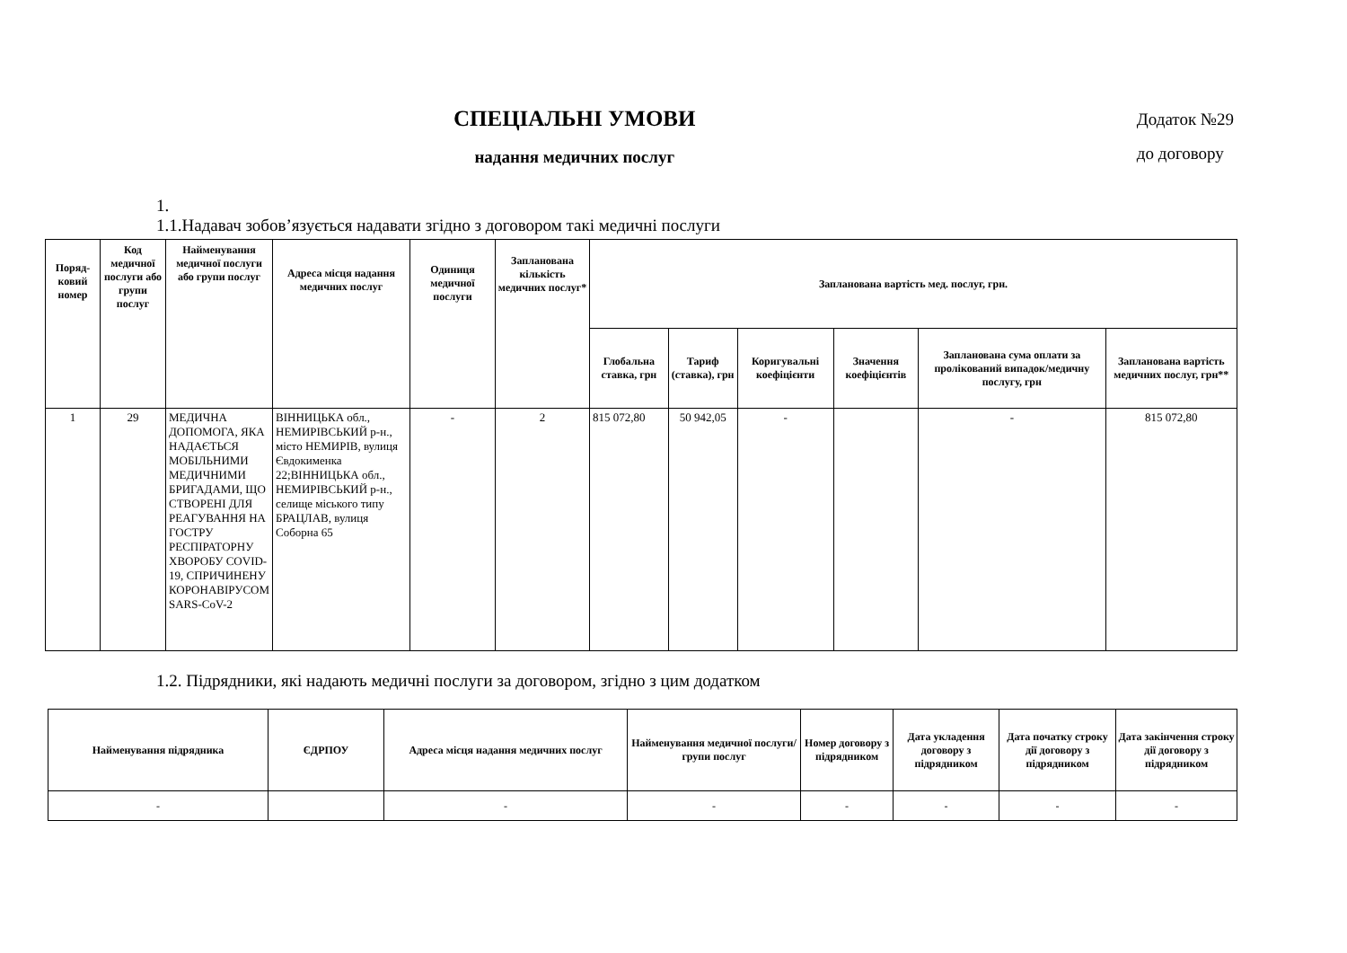СПЕЦІАЛЬНІ УМОВИ
надання медичних послуг
Додаток №29
до договору
1.
1.1.Надавач зобов’язується надавати згідно з договором такі медичні послуги
| Поряд-ковий номер | Код медичної послуги або групи послуг | Найменування медичної послуги або групи послуг | Адреса місця надання медичних послуг | Одиниця медичної послуги | Запланована кількість медичних послуг* | Запланована вартість мед. послуг, грн. | | | | | |
| --- | --- | --- | --- | --- | --- | --- | --- | --- | --- | --- | --- |
| | | | | | | Глобальна ставка, грн | Тариф (ставка), грн | Коригувальні коефіцієнти | Значення коефіцієнтів | Запланована сума оплати за пролікований випадок/медичну послугу, грн | Запланована вартість медичних послуг, грн** |
| 1 | 29 | МЕДИЧНА ДОПОМОГА, ЯКА НАДАЄТЬСЯ МОБІЛЬНИМИ МЕДИЧНИМИ БРИГАДАМИ, ЩО СТВОРЕНІ ДЛЯ РЕАГУВАННЯ НА ГОСТРУ РЕСПІРАТОРНУ ХВОРОБУ COVID-19, СПРИЧИНЕНУ КОРОНАВІРУСОМ SARS-CoV-2 | ВІННИЦЬКА обл., НЕМИРІВСЬКИЙ р-н., місто НЕМИРІВ, вулиця Євдокименка 22;ВІННИЦЬКА обл., НЕМИРІВСЬКИЙ р-н., селище міського типу БРАЦЛАВ, вулиця Соборна 65 | - | 2 | 815 072,80 | 50 942,05 | - | | - | 815 072,80 |
1.2. Підрядники, які надають медичні послуги за договором, згідно з цим додатком
| Найменування підрядника | ЄДРПОУ | Адреса місця надання медичних послуг | Найменування медичної послуги/групи послуг | Номер договору з підрядником | Дата укладення договору з підрядником | Дата початку строку дії договору з підрядником | Дата закінчення строку дії договору з підрядником |
| --- | --- | --- | --- | --- | --- | --- | --- |
| - | | - | - | - | - | - | - |